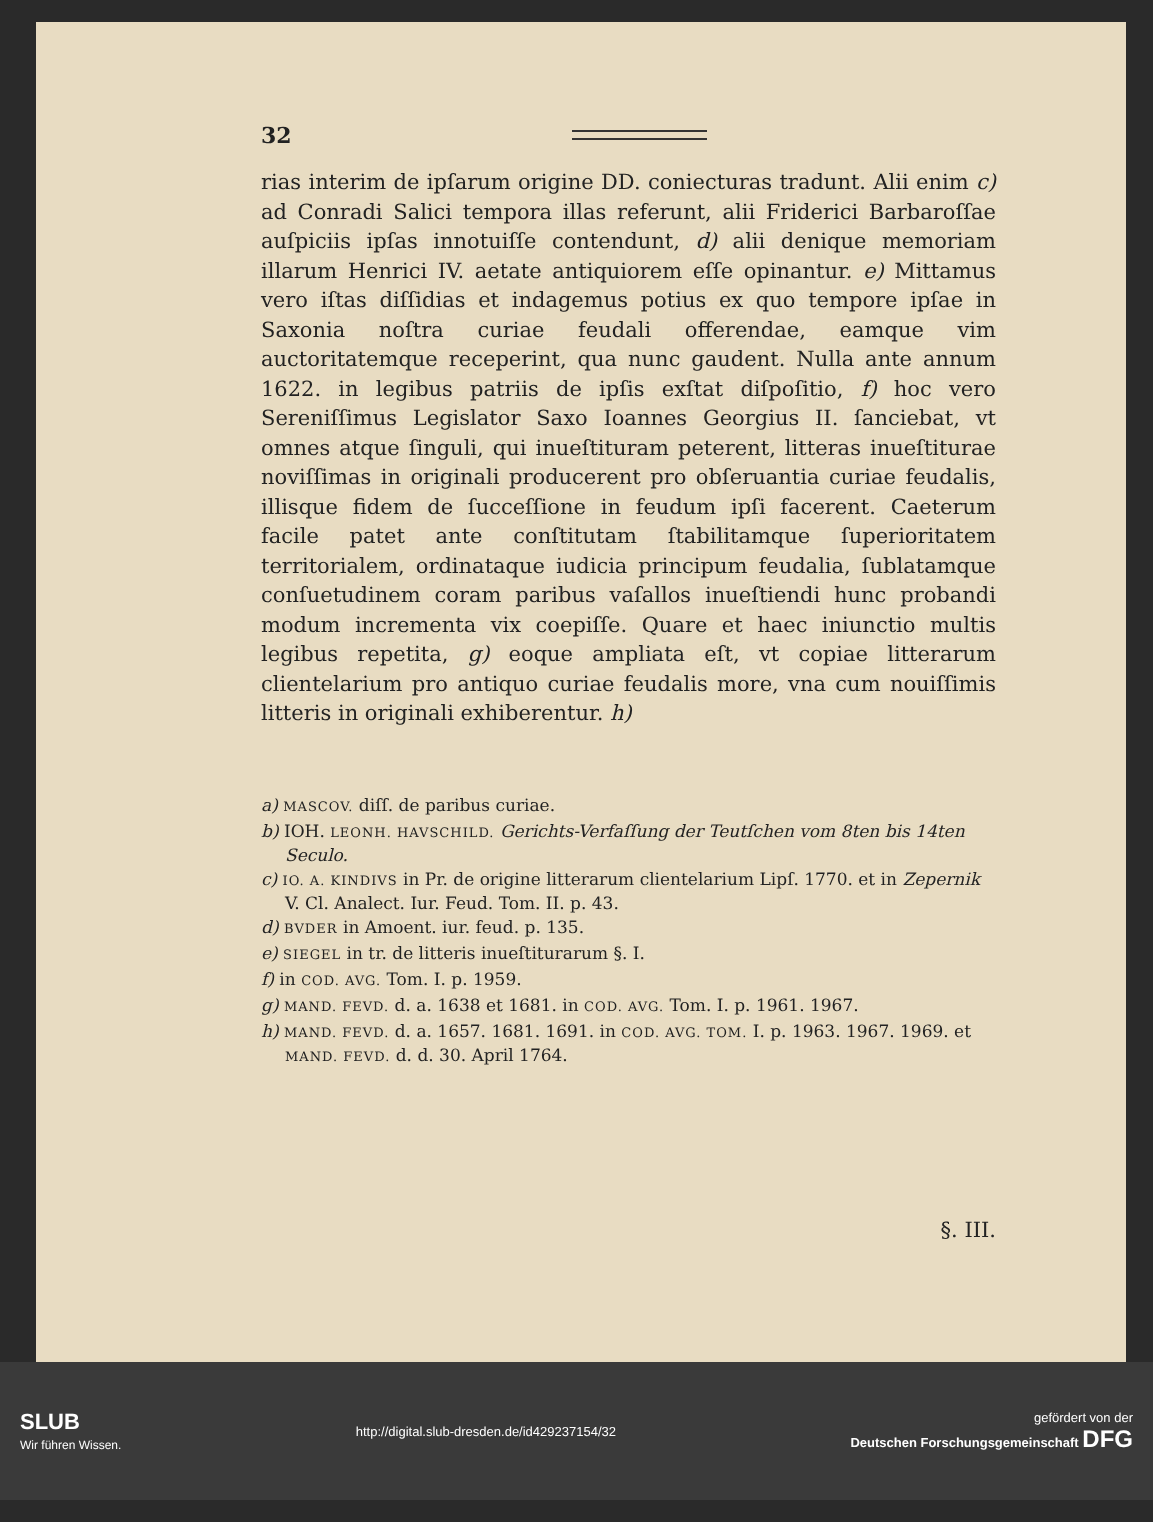32
rias interim de ipſarum origine DD. coniecturas tradunt. Alii enim c) ad Conradi Salici tempora illas referunt, alii Friderici Barbaroſſae auſpiciis ipſas innotuiſſe contendunt, d) alii denique memoriam illarum Henrici IV. aetate antiquiorem eſſe opinantur. e) Mittamus vero iſtas diſſidias et indagemus potius ex quo tempore ipſae in Saxonia noſtra curiae feudali offerendae, eamque vim auctoritatemque receperint, qua nunc gaudent. Nulla ante annum 1622. in legibus patriis de ipſis exſtat diſpoſitio, f) hoc vero Sereniſſimus Legislator Saxo Ioannes Georgius II. ſanciebat, vt omnes atque ſinguli, qui inueſtituram peterent, litteras inueſtiturae noviſſimas in originali producerent pro obſeruantia curiae feudalis, illisque fidem de ſucceſſione in feudum ipſi facerent. Caeterum facile patet ante conſtitutam ſtabilitamque ſuperioritatem territorialem, ordinataque iudicia principum feudalia, ſublatamque conſuetudinem coram paribus vaſallos inueſtiendi hunc probandi modum incrementa vix coepiſſe. Quare et haec iniunctio multis legibus repetita, g) eoque ampliata eſt, vt copiae litterarum clientelarium pro antiquo curiae feudalis more, vna cum nouiſſimis litteris in originali exhiberentur. h)
a) MASCOV. diſſ. de paribus curiae.
b) IOH. LEONH. HAVSCHILD. Gerichts-Verfaſſung der Teutſchen vom 8ten bis 14ten Seculo.
c) IO. A. KINDIVS in Pr. de origine litterarum clientelarium Lipſ. 1770. et in Zepernik V. Cl. Analect. Iur. Feud. Tom. II. p. 43.
d) BVDER in Amoent. iur. feud. p. 135.
e) SIEGEL in tr. de litteris inueſtiturarum §. I.
f) in COD. AVG. Tom. I. p. 1959.
g) MAND. FEVD. d. a. 1638 et 1681. in COD. AVG. Tom. I. p. 1961. 1967.
h) MAND. FEVD. d. a. 1657. 1681. 1691. in COD. AVG. TOM. I. p. 1963. 1967. 1969. et MAND. FEVD. d. d. 30. April 1764.
§. III.
SLUB
Wir führen Wissen.
http://digital.slub-dresden.de/id429237154/32
gefördert von der
Deutschen Forschungsgemeinschaft DFG